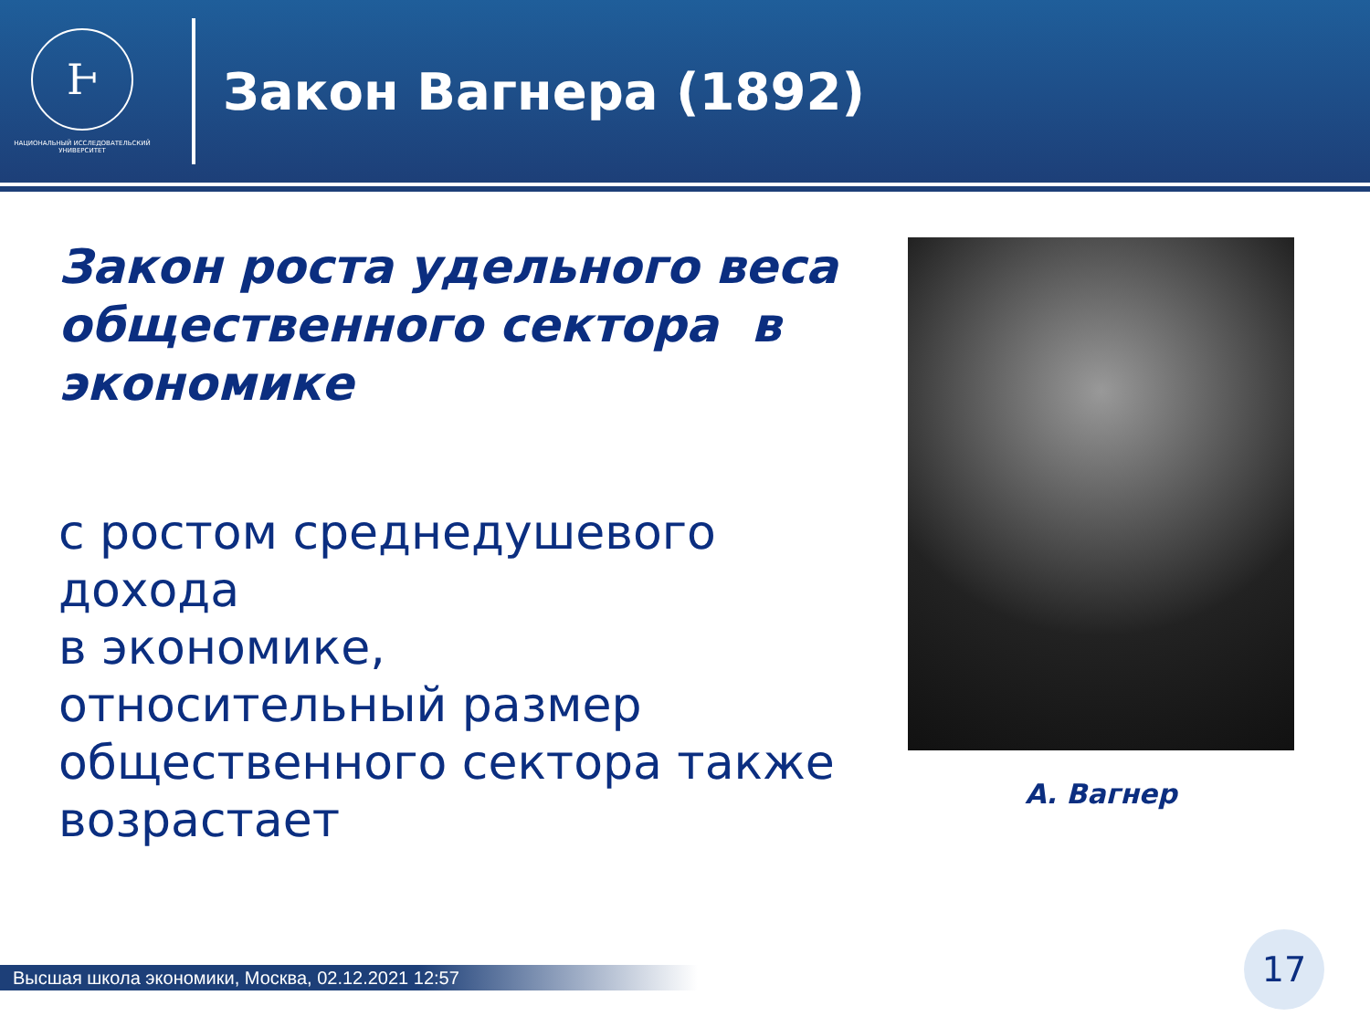Ͱ
НАЦИОНАЛЬНЫЙ ИССЛЕДОВАТЕЛЬСКИЙ
УНИВЕРСИТЕТ
Закон Вагнера (1892)
Закон роста удельного веса общественного сектора в экономике
с ростом среднедушевого дохода
в экономике,
относительный размер общественного сектора также возрастает
А. Вагнер
Высшая школа экономики, Москва, 02.12.2021 12:57
17